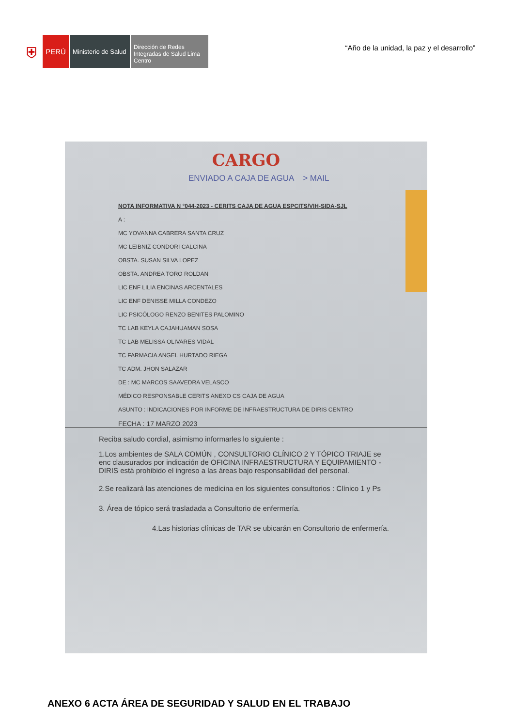⛨
PERÚ
Ministerio de Salud
Dirección de Redes Integradas de Salud Lima Centro
“Año de la unidad, la paz y el desarrollo”
CARGO
ENVIADO A CAJA DE AGUA > MAIL
NOTA INFORMATIVA N °044-2023 - CERITS CAJA DE AGUA ESPCITS/VIH-SIDA-SJL
A :
MC YOVANNA CABRERA SANTA CRUZ
MC LEIBNIZ CONDORI CALCINA
OBSTA. SUSAN SILVA LOPEZ
OBSTA. ANDREA TORO ROLDAN
LIC ENF LILIA ENCINAS ARCENTALES
LIC ENF DENISSE MILLA CONDEZO
LIC PSICÓLOGO RENZO BENITES PALOMINO
TC LAB KEYLA CAJAHUAMAN SOSA
TC LAB MELISSA OLIVARES VIDAL
TC FARMACIA ANGEL HURTADO RIEGA
TC ADM. JHON SALAZAR
DE : MC MARCOS SAAVEDRA VELASCO
MÉDICO RESPONSABLE CERITS ANEXO CS CAJA DE AGUA
ASUNTO : INDICACIONES POR INFORME DE INFRAESTRUCTURA DE DIRIS CENTRO
FECHA : 17 MARZO 2023
Reciba saludo cordial, asimismo informarles lo siguiente :
1.Los ambientes de SALA COMÚN , CONSULTORIO CLÍNICO 2 Y TÓPICO TRIAJE se enc clausurados por indicación de OFICINA INFRAESTRUCTURA Y EQUIPAMIENTO -DIRIS está prohibido el ingreso a las áreas bajo responsabilidad del personal.
2.Se realizará las atenciones de medicina en los siguientes consultorios : Clínico 1 y Ps
3. Área de tópico será trasladada a Consultorio de enfermería.
4.Las historias clínicas de TAR se ubicarán en Consultorio de enfermería.
ANEXO 6 ACTA ÁREA DE SEGURIDAD Y SALUD EN EL TRABAJO